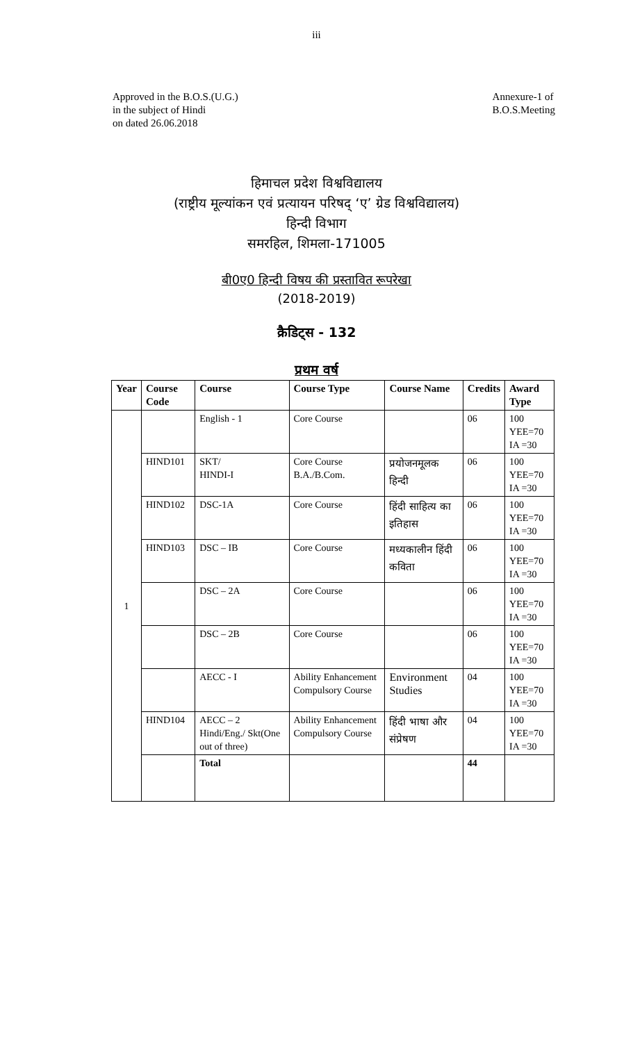iii
Approved in the B.O.S.(U.G.)
in the subject of Hindi
on dated 26.06.2018
Annexure-1 of
B.O.S.Meeting
हिमाचल प्रदेश विश्वविद्यालय
(राष्ट्रीय मूल्यांकन एवं प्रत्यायन परिषद् ‘ए’ ग्रेड विश्वविद्यालय)
हिन्दी विभाग
समरहिल, शिमला-171005
बी0ए0 हिन्दी विषय की प्रस्तावित रूपरेखा
(2018-2019)
क्रैडिट्स - 132
प्रथम वर्ष
| Year | Course Code | Course | Course Type | Course Name | Credits | Award Type |
| --- | --- | --- | --- | --- | --- | --- |
| 1 | | English - 1 | Core Course | | 06 | 100 YEE=70 IA =30 |
| | HIND101 | SKT/ HINDI-I | Core Course B.A./B.Com. | प्रयोजनमूलक हिन्दी | 06 | 100 YEE=70 IA =30 |
| | HIND102 | DSC-1A | Core Course | हिंदी साहित्य का इतिहास | 06 | 100 YEE=70 IA =30 |
| | HIND103 | DSC – IB | Core Course | मध्यकालीन हिंदी कविता | 06 | 100 YEE=70 IA =30 |
| | | DSC – 2A | Core Course | | 06 | 100 YEE=70 IA =30 |
| | | DSC – 2B | Core Course | | 06 | 100 YEE=70 IA =30 |
| | | AECC - I | Ability Enhancement Compulsory Course | Environment Studies | 04 | 100 YEE=70 IA =30 |
| | HIND104 | AECC – 2 Hindi/Eng./ Skt(One out of three) | Ability Enhancement Compulsory Course | हिंदी भाषा और संप्रेषण | 04 | 100 YEE=70 IA =30 |
| | | Total | | | 44 | |